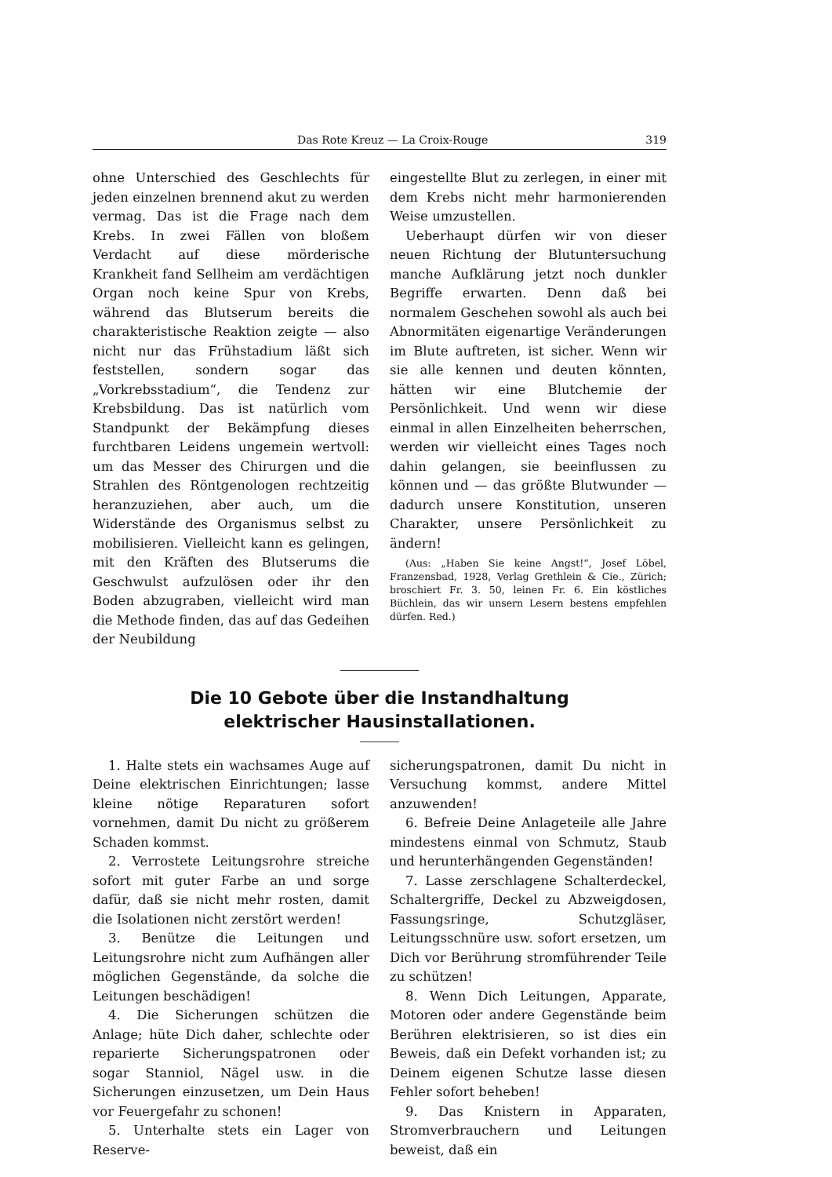Das Rote Kreuz — La Croix-Rouge 319
ohne Unterschied des Geschlechts für jeden einzelnen brennend akut zu werden vermag. Das ist die Frage nach dem Krebs. In zwei Fällen von bloßem Verdacht auf diese mörderische Krankheit fand Sellheim am verdächtigen Organ noch keine Spur von Krebs, während das Blutserum bereits die charakteristische Reaktion zeigte — also nicht nur das Frühstadium läßt sich feststellen, sondern sogar das „Vorkrebsstadium“, die Tendenz zur Krebsbildung. Das ist natürlich vom Standpunkt der Bekämpfung dieses furchtbaren Leidens ungemein wertvoll: um das Messer des Chirurgen und die Strahlen des Röntgenologen rechtzeitig heranzuziehen, aber auch, um die Widerstände des Organismus selbst zu mobilisieren. Vielleicht kann es gelingen, mit den Kräften des Blutserums die Geschwulst aufzulösen oder ihr den Boden abzugraben, vielleicht wird man die Methode finden, das auf das Gedeihen der Neubildung
eingestellte Blut zu zerlegen, in einer mit dem Krebs nicht mehr harmonierenden Weise umzustellen.
Ueberhaupt dürfen wir von dieser neuen Richtung der Blutuntersuchung manche Aufklärung jetzt noch dunkler Begriffe erwarten. Denn daß bei normalem Geschehen sowohl als auch bei Abnormitäten eigenartige Veränderungen im Blute auftreten, ist sicher. Wenn wir sie alle kennen und deuten könnten, hätten wir eine Blutchemie der Persönlichkeit. Und wenn wir diese einmal in allen Einzelheiten beherrschen, werden wir vielleicht eines Tages noch dahin gelangen, sie beeinflussen zu können und — das größte Blutwunder — dadurch unsere Konstitution, unseren Charakter, unsere Persönlichkeit zu ändern!
(Aus: „Haben Sie keine Angst!“, Josef Löbel, Franzensbad, 1928, Verlag Grethlein & Cie., Zürich; broschiert Fr. 3. 50, leinen Fr. 6. Ein köstliches Büchlein, das wir unsern Lesern bestens empfehlen dürfen. Red.)
Die 10 Gebote über die Instandhaltung
elektrischer Hausinstallationen.
1. Halte stets ein wachsames Auge auf Deine elektrischen Einrichtungen; lasse kleine nötige Reparaturen sofort vornehmen, damit Du nicht zu größerem Schaden kommst.
2. Verrostete Leitungsrohre streiche sofort mit guter Farbe an und sorge dafür, daß sie nicht mehr rosten, damit die Isolationen nicht zerstört werden!
3. Benütze die Leitungen und Leitungsrohre nicht zum Aufhängen aller möglichen Gegenstände, da solche die Leitungen beschädigen!
4. Die Sicherungen schützen die Anlage; hüte Dich daher, schlechte oder reparierte Sicherungspatronen oder sogar Stanniol, Nägel usw. in die Sicherungen einzusetzen, um Dein Haus vor Feuergefahr zu schonen!
5. Unterhalte stets ein Lager von Reserve-
sicherungspatronen, damit Du nicht in Versuchung kommst, andere Mittel anzuwenden!
6. Befreie Deine Anlageteile alle Jahre mindestens einmal von Schmutz, Staub und herunterhängenden Gegenständen!
7. Lasse zerschlagene Schalterdeckel, Schaltergriffe, Deckel zu Abzweigdosen, Fassungsringe, Schutzgläser, Leitungsschnüre usw. sofort ersetzen, um Dich vor Berührung stromführender Teile zu schützen!
8. Wenn Dich Leitungen, Apparate, Motoren oder andere Gegenstände beim Berühren elektrisieren, so ist dies ein Beweis, daß ein Defekt vorhanden ist; zu Deinem eigenen Schutze lasse diesen Fehler sofort beheben!
9. Das Knistern in Apparaten, Stromverbrauchern und Leitungen beweist, daß ein